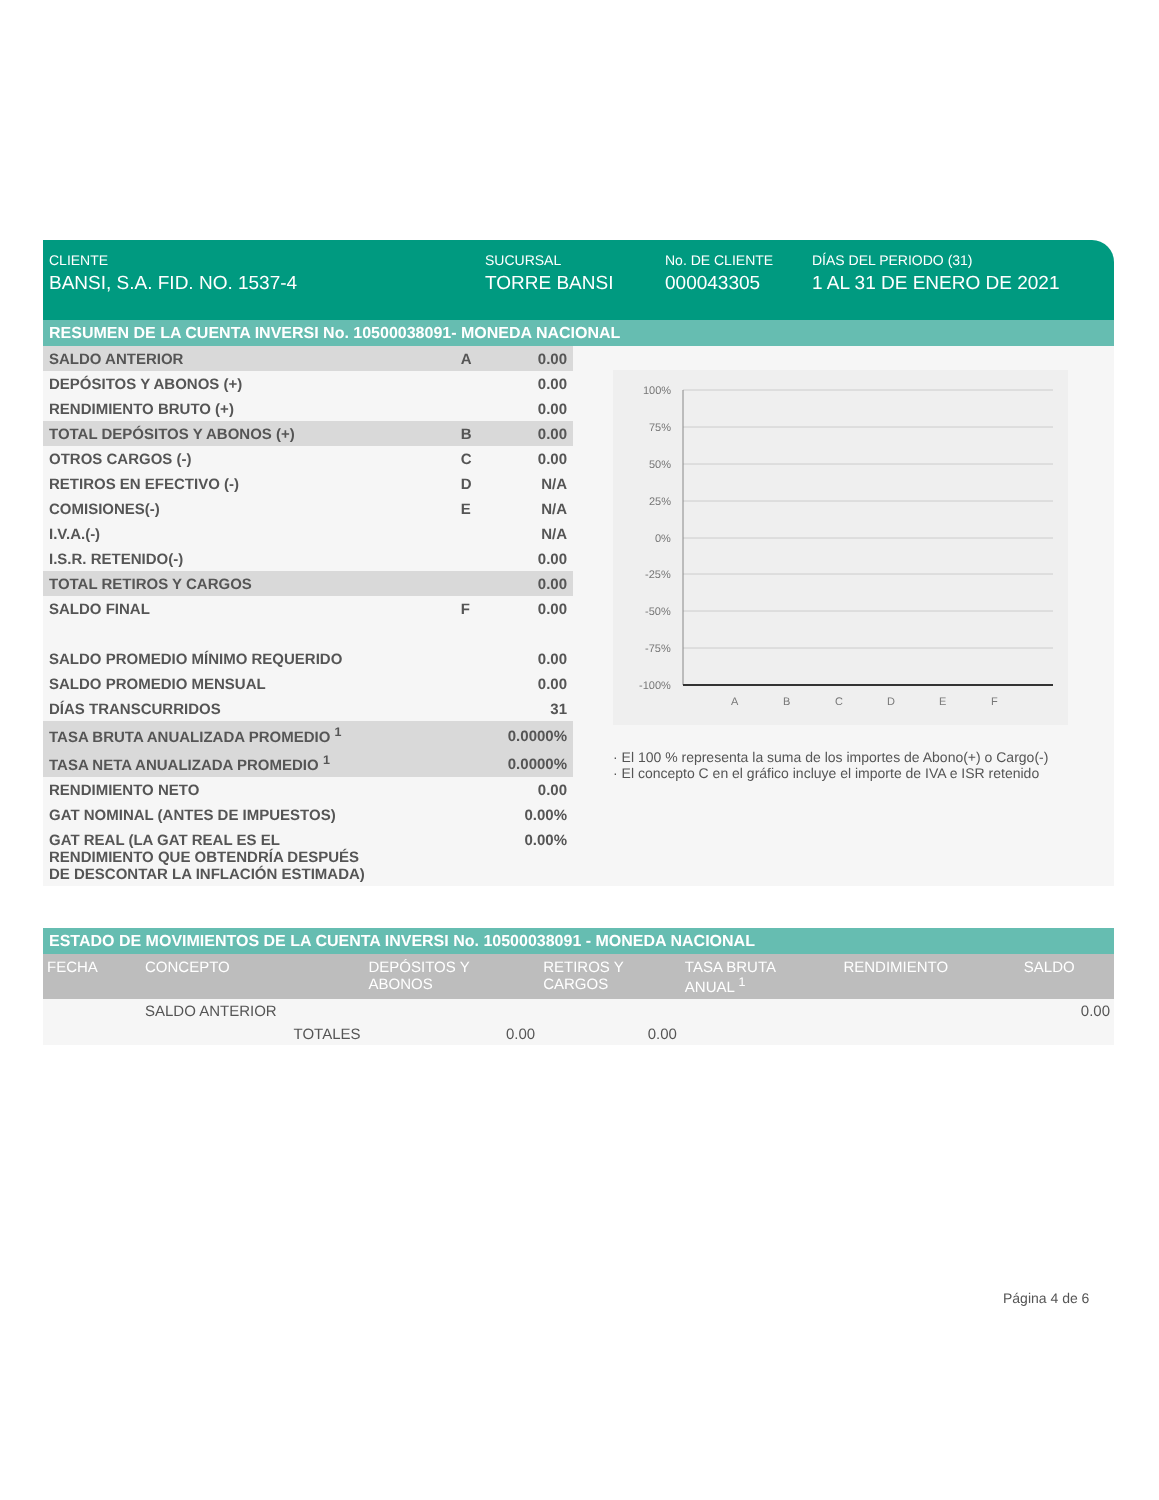CLIENTE
BANSI, S.A. FID. NO. 1537-4
SUCURSAL
TORRE BANSI
No. DE CLIENTE
000043305
DÍAS DEL PERIODO (31)
1 AL 31 DE ENERO DE 2021
RESUMEN DE LA CUENTA INVERSI No. 10500038091- MONEDA NACIONAL
| SALDO ANTERIOR | A | 0.00 |
| DEPÓSITOS Y ABONOS (+) | | 0.00 |
| RENDIMIENTO BRUTO (+) | | 0.00 |
| TOTAL DEPÓSITOS Y ABONOS (+) | B | 0.00 |
| OTROS CARGOS (-) | C | 0.00 |
| RETIROS EN EFECTIVO (-) | D | N/A |
| COMISIONES(-) | E | N/A |
| I.V.A.(-) | | N/A |
| I.S.R. RETENIDO(-) | | 0.00 |
| TOTAL RETIROS Y CARGOS | | 0.00 |
| SALDO FINAL | F | 0.00 |
| SALDO PROMEDIO MÍNIMO REQUERIDO | | 0.00 |
| SALDO PROMEDIO MENSUAL | | 0.00 |
| DÍAS TRANSCURRIDOS | | 31 |
| TASA BRUTA ANUALIZADA PROMEDIO <sup>1</sup> | | 0.0000% |
| TASA NETA ANUALIZADA PROMEDIO <sup>1</sup> | | 0.0000% |
| RENDIMIENTO NETO | | 0.00 |
| GAT NOMINAL (ANTES DE IMPUESTOS) | | 0.00% |
| GAT REAL (LA GAT REAL ES EL RENDIMIENTO QUE OBTENDRÍA DESPUÉS DE DESCONTAR LA INFLACIÓN ESTIMADA) | | 0.00% |
100%
75%
50%
25%
0%
-25%
-50%
-75%
-100%
A
B
C
D
E
F
· El 100 % representa la suma de los importes de Abono(+) o Cargo(-)
· El concepto C en el gráfico incluye el importe de IVA e ISR retenido
ESTADO DE MOVIMIENTOS DE LA CUENTA INVERSI No. 10500038091 - MONEDA NACIONAL
| FECHA | CONCEPTO | DEPÓSITOS Y ABONOS | RETIROS Y CARGOS | TASA BRUTA ANUAL <sup>1</sup> | RENDIMIENTO | SALDO |
| --- | --- | --- | --- | --- | --- | --- |
| | SALDO ANTERIOR | | | | | 0.00 |
| | TOTALES | 0.00 | 0.00 | | | |
Página 4 de 6